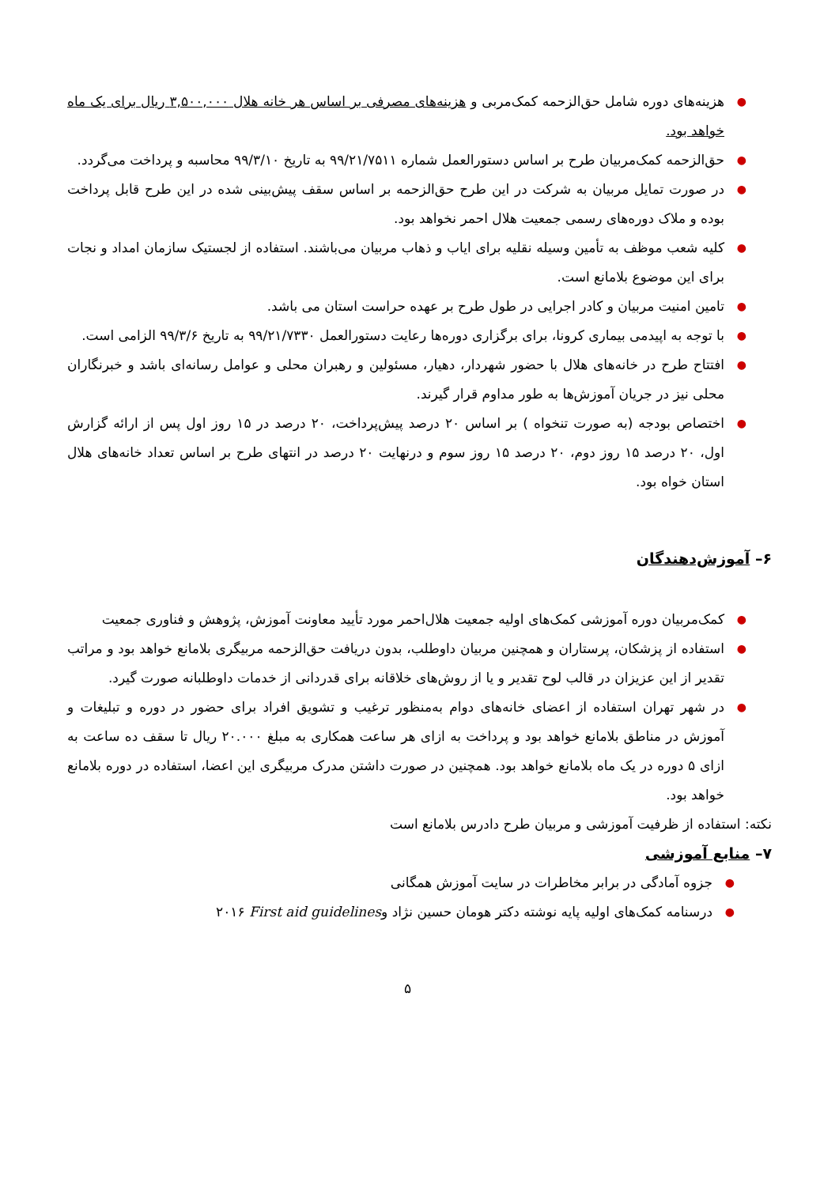● هزینه‌های دوره شامل حق‌الزحمه کمک‌مربی و هزینه‌های مصرفی بر اساس هر خانه هلال ۳,۵۰۰,۰۰۰ ریال برای یک ماه خواهد بود.
● حق‌الزحمه کمک‌مربیان طرح بر اساس دستورالعمل شماره ۹۹/۲۱/۷۵۱۱ به تاریخ ۹۹/۳/۱۰ محاسبه و پرداخت می‌گردد.
● در صورت تمایل مربیان به شرکت در این طرح حق‌الزحمه بر اساس سقف پیش‌بینی شده در این طرح قابل پرداخت بوده و ملاک دوره‌های رسمی جمعیت هلال احمر نخواهد بود.
● کلیه شعب موظف به تأمین وسیله نقلیه برای ایاب و ذهاب مربیان می‌باشند. استفاده از لجستیک سازمان امداد و نجات برای این موضوع بلامانع است.
● تامین امنیت مربیان و کادر اجرایی در طول طرح بر عهده حراست استان می باشد.
● با توجه به اپیدمی بیماری کرونا، برای برگزاری دوره‌ها رعایت دستورالعمل ۹۹/۲۱/۷۳۳۰ به تاریخ ۹۹/۳/۶ الزامی است.
● افتتاح طرح در خانه‌های هلال با حضور شهردار، دهیار، مسئولین و رهبران محلی و عوامل رسانه‌ای باشد و خبرنگاران محلی نیز در جریان آموزش‌ها به طور مداوم قرار گیرند.
● اختصاص بودجه (به صورت تنخواه ) بر اساس ۲۰ درصد پیش‌پرداخت، ۲۰ درصد در ۱۵ روز اول پس از ارائه گزارش اول، ۲۰ درصد ۱۵ روز دوم، ۲۰ درصد ۱۵ روز سوم و درنهایت ۲۰ درصد در انتهای طرح بر اساس تعداد خانه‌های هلال استان خواه بود.
۶– آموزش‌دهندگان
● کمک‌مربیان دوره آموزشی کمک‌های اولیه جمعیت هلال‌احمر مورد تأیید معاونت آموزش، پژوهش و فناوری جمعیت
● استفاده از پزشکان، پرستاران و همچنین مربیان داوطلب، بدون دریافت حق‌الزحمه مربیگری بلامانع خواهد بود و مراتب تقدیر از این عزیزان در قالب لوح تقدیر و یا از روش‌های خلاقانه برای قدردانی از خدمات داوطلبانه صورت گیرد.
● در شهر تهران استفاده از اعضای خانه‌های دوام به‌منظور ترغیب و تشویق افراد برای حضور در دوره و تبلیغات و آموزش در مناطق بلامانع خواهد بود و پرداخت به ازای هر ساعت همکاری به مبلغ ۲۰.۰۰۰ ریال تا سقف ده ساعت به ازای ۵ دوره در یک ماه بلامانع خواهد بود. همچنین در صورت داشتن مدرک مربیگری این اعضا، استفاده در دوره بلامانع خواهد بود.
نکته: استفاده از ظرفیت آموزشی و مربیان طرح دادرس بلامانع است
۷– منابع آموزشی
● جزوه آمادگی در برابر مخاطرات در سایت آموزش همگانی
● درسنامه کمک‌های اولیه پایه نوشته دکتر هومان حسین نژاد وFirst aid guidelines ۲۰۱۶
۵